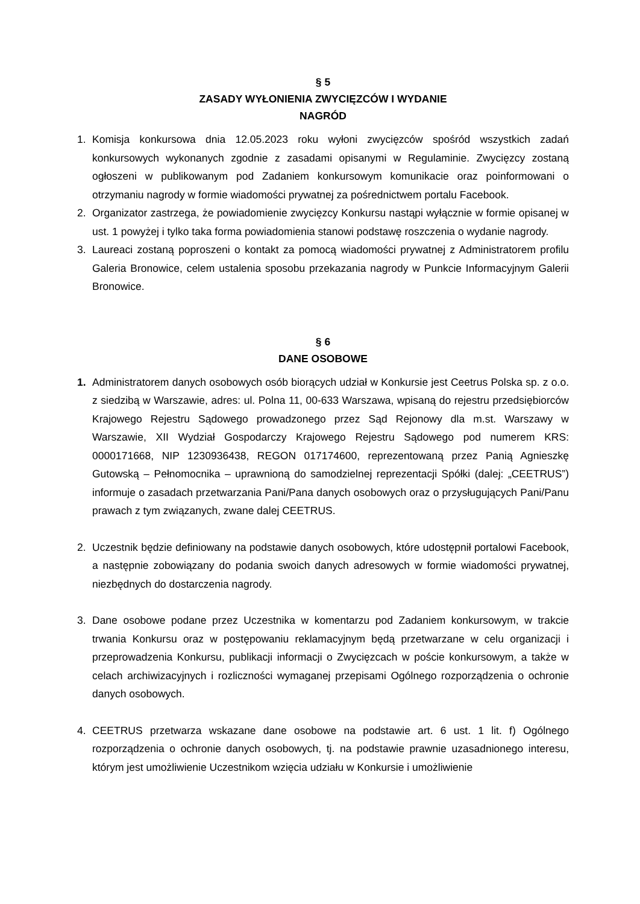§ 5
ZASADY WYŁONIENIA ZWYCIĘZCÓW I WYDANIE
NAGRÓD
1. Komisja konkursowa dnia 12.05.2023 roku wyłoni zwycięzców spośród wszystkich zadań konkursowych wykonanych zgodnie z zasadami opisanymi w Regulaminie. Zwycięzcy zostaną ogłoszeni w publikowanym pod Zadaniem konkursowym komunikacie oraz poinformowani o otrzymaniu nagrody w formie wiadomości prywatnej za pośrednictwem portalu Facebook.
2. Organizator zastrzega, że powiadomienie zwycięzcy Konkursu nastąpi wyłącznie w formie opisanej w ust. 1 powyżej i tylko taka forma powiadomienia stanowi podstawę roszczenia o wydanie nagrody.
3. Laureaci zostaną poproszeni o kontakt za pomocą wiadomości prywatnej z Administratorem profilu Galeria Bronowice, celem ustalenia sposobu przekazania nagrody w Punkcie Informacyjnym Galerii Bronowice.
§ 6
DANE OSOBOWE
1. Administratorem danych osobowych osób biorących udział w Konkursie jest Ceetrus Polska sp. z o.o. z siedzibą w Warszawie, adres: ul. Polna 11, 00-633 Warszawa, wpisaną do rejestru przedsiębiorców Krajowego Rejestru Sądowego prowadzonego przez Sąd Rejonowy dla m.st. Warszawy w Warszawie, XII Wydział Gospodarczy Krajowego Rejestru Sądowego pod numerem KRS: 0000171668, NIP 1230936438, REGON 017174600, reprezentowaną przez Panią Agnieszkę Gutowską – Pełnomocnika – uprawnioną do samodzielnej reprezentacji Spółki (dalej: „CEETRUS”) informuje o zasadach przetwarzania Pani/Pana danych osobowych oraz o przysługujących Pani/Panu prawach z tym związanych, zwane dalej CEETRUS.
2. Uczestnik będzie definiowany na podstawie danych osobowych, które udostępnił portalowi Facebook, a następnie zobowiązany do podania swoich danych adresowych w formie wiadomości prywatnej, niezbędnych do dostarczenia nagrody.
3. Dane osobowe podane przez Uczestnika w komentarzu pod Zadaniem konkursowym, w trakcie trwania Konkursu oraz w postępowaniu reklamacyjnym będą przetwarzane w celu organizacji i przeprowadzenia Konkursu, publikacji informacji o Zwycięzcach w poście konkursowym, a także w celach archiwizacyjnych i rozliczności wymaganej przepisami Ogólnego rozporządzenia o ochronie danych osobowych.
4. CEETRUS przetwarza wskazane dane osobowe na podstawie art. 6 ust. 1 lit. f) Ogólnego rozporządzenia o ochronie danych osobowych, tj. na podstawie prawnie uzasadnionego interesu, którym jest umożliwienie Uczestnikom wzięcia udziału w Konkursie i umożliwienie